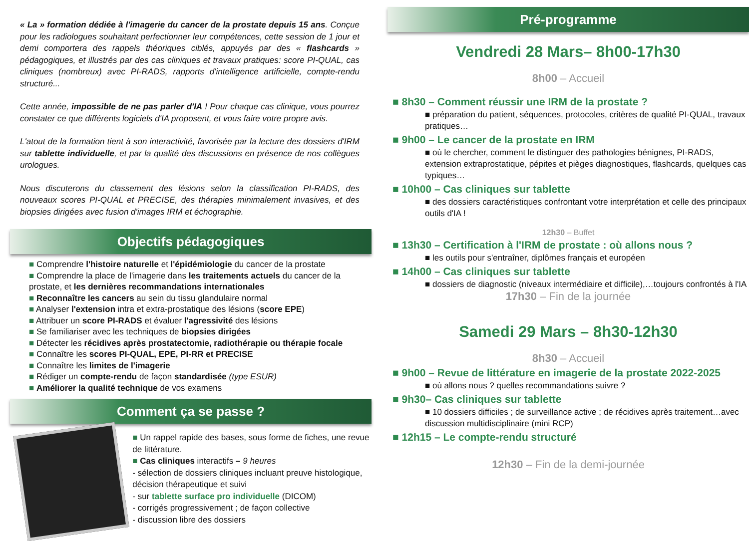« La » formation dédiée à l'imagerie du cancer de la prostate depuis 15 ans. Conçue pour les radiologues souhaitant perfectionner leur compétences, cette session de 1 jour et demi comportera des rappels théoriques ciblés, appuyés par des « flashcards » pédagogiques, et illustrés par des cas cliniques et travaux pratiques: score PI-QUAL, cas cliniques (nombreux) avec PI-RADS, rapports d'intelligence artificielle, compte-rendu structuré...
Cette année, impossible de ne pas parler d'IA ! Pour chaque cas clinique, vous pourrez constater ce que différents logiciels d'IA proposent, et vous faire votre propre avis.
L'atout de la formation tient à son interactivité, favorisée par la lecture des dossiers d'IRM sur tablette individuelle, et par la qualité des discussions en présence de nos collègues urologues.
Nous discuterons du classement des lésions selon la classification PI-RADS, des nouveaux scores PI-QUAL et PRECISE, des thérapies minimalement invasives, et des biopsies dirigées avec fusion d'images IRM et échographie.
Objectifs pédagogiques
■ Comprendre l'histoire naturelle et l'épidémiologie du cancer de la prostate
■ Comprendre la place de l'imagerie dans les traitements actuels du cancer de la prostate, et les dernières recommandations internationales
■ Reconnaître les cancers au sein du tissu glandulaire normal
■ Analyser l'extension intra et extra-prostatique des lésions (score EPE)
■ Attribuer un score PI-RADS et évaluer l'agressivité des lésions
■ Se familiariser avec les techniques de biopsies dirigées
■ Détecter les récidives après prostatectomie, radiothérapie ou thérapie focale
■ Connaître les scores PI-QUAL, EPE, PI-RR et PRECISE
■ Connaître les limites de l'imagerie
■ Rédiger un compte-rendu de façon standardisée (type ESUR)
■ Améliorer la qualité technique de vos examens
Comment ça se passe ?
■ Un rappel rapide des bases, sous forme de fiches, une revue de littérature.
■ Cas cliniques interactifs – 9 heures
- sélection de dossiers cliniques incluant preuve histologique, décision thérapeutique et suivi
- sur tablette surface pro individuelle (DICOM)
- corrigés progressivement ; de façon collective
- discussion libre des dossiers
Pré-programme
Vendredi 28 Mars– 8h00-17h30
8h00 – Accueil
■ 8h30 – Comment réussir une IRM de la prostate ?
■ préparation du patient, séquences, protocoles, critères de qualité PI-QUAL, travaux pratiques…
■ 9h00 – Le cancer de la prostate en IRM
■ où le chercher, comment le distinguer des pathologies bénignes, PI-RADS, extension extraprostatique, pépites et pièges diagnostiques, flashcards, quelques cas typiques…
■ 10h00 – Cas cliniques sur tablette
■ des dossiers caractéristiques confrontant votre interprétation et celle des principaux outils d'IA !
12h30 – Buffet
■ 13h30 – Certification à l'IRM de prostate : où allons nous ?
■ les outils pour s'entraîner, diplômes français et européen
■ 14h00 – Cas cliniques sur tablette
■ dossiers de diagnostic (niveaux intermédiaire et difficile),…toujours confrontés à l'IA
17h30 – Fin de la journée
Samedi 29 Mars – 8h30-12h30
8h30 – Accueil
■ 9h00 – Revue de littérature en imagerie de la prostate 2022-2025
■ où allons nous ? quelles recommandations suivre ?
■ 9h30– Cas cliniques sur tablette
■ 10 dossiers difficiles ; de surveillance active ; de récidives après traitement…avec discussion multidisciplinaire (mini RCP)
■ 12h15 – Le compte-rendu structuré
12h30 – Fin de la demi-journée